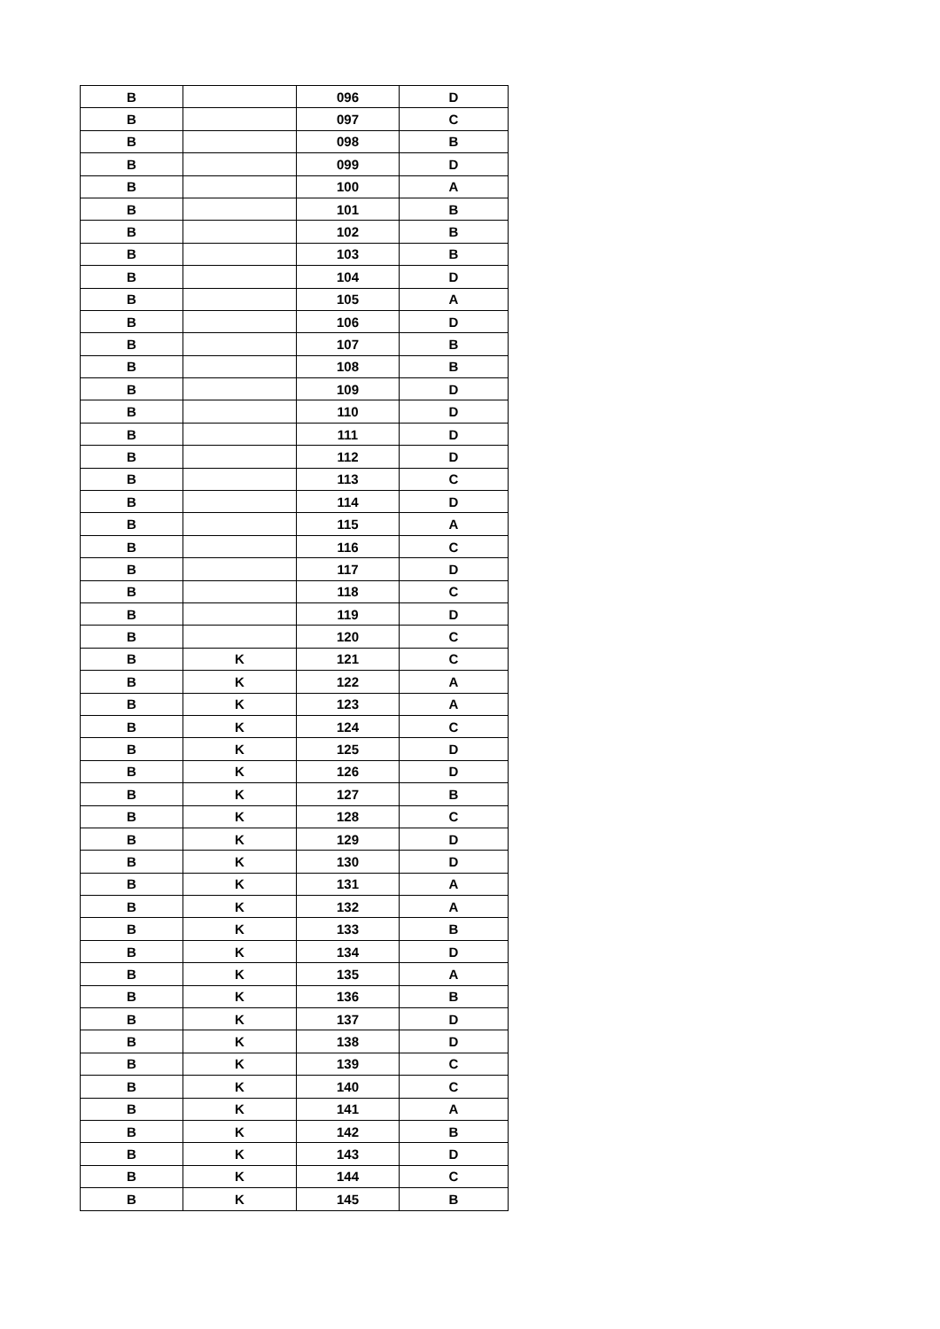| B | | 096 | D |
| B | | 097 | C |
| B | | 098 | B |
| B | | 099 | D |
| B | | 100 | A |
| B | | 101 | B |
| B | | 102 | B |
| B | | 103 | B |
| B | | 104 | D |
| B | | 105 | A |
| B | | 106 | D |
| B | | 107 | B |
| B | | 108 | B |
| B | | 109 | D |
| B | | 110 | D |
| B | | 111 | D |
| B | | 112 | D |
| B | | 113 | C |
| B | | 114 | D |
| B | | 115 | A |
| B | | 116 | C |
| B | | 117 | D |
| B | | 118 | C |
| B | | 119 | D |
| B | | 120 | C |
| B | K | 121 | C |
| B | K | 122 | A |
| B | K | 123 | A |
| B | K | 124 | C |
| B | K | 125 | D |
| B | K | 126 | D |
| B | K | 127 | B |
| B | K | 128 | C |
| B | K | 129 | D |
| B | K | 130 | D |
| B | K | 131 | A |
| B | K | 132 | A |
| B | K | 133 | B |
| B | K | 134 | D |
| B | K | 135 | A |
| B | K | 136 | B |
| B | K | 137 | D |
| B | K | 138 | D |
| B | K | 139 | C |
| B | K | 140 | C |
| B | K | 141 | A |
| B | K | 142 | B |
| B | K | 143 | D |
| B | K | 144 | C |
| B | K | 145 | B |